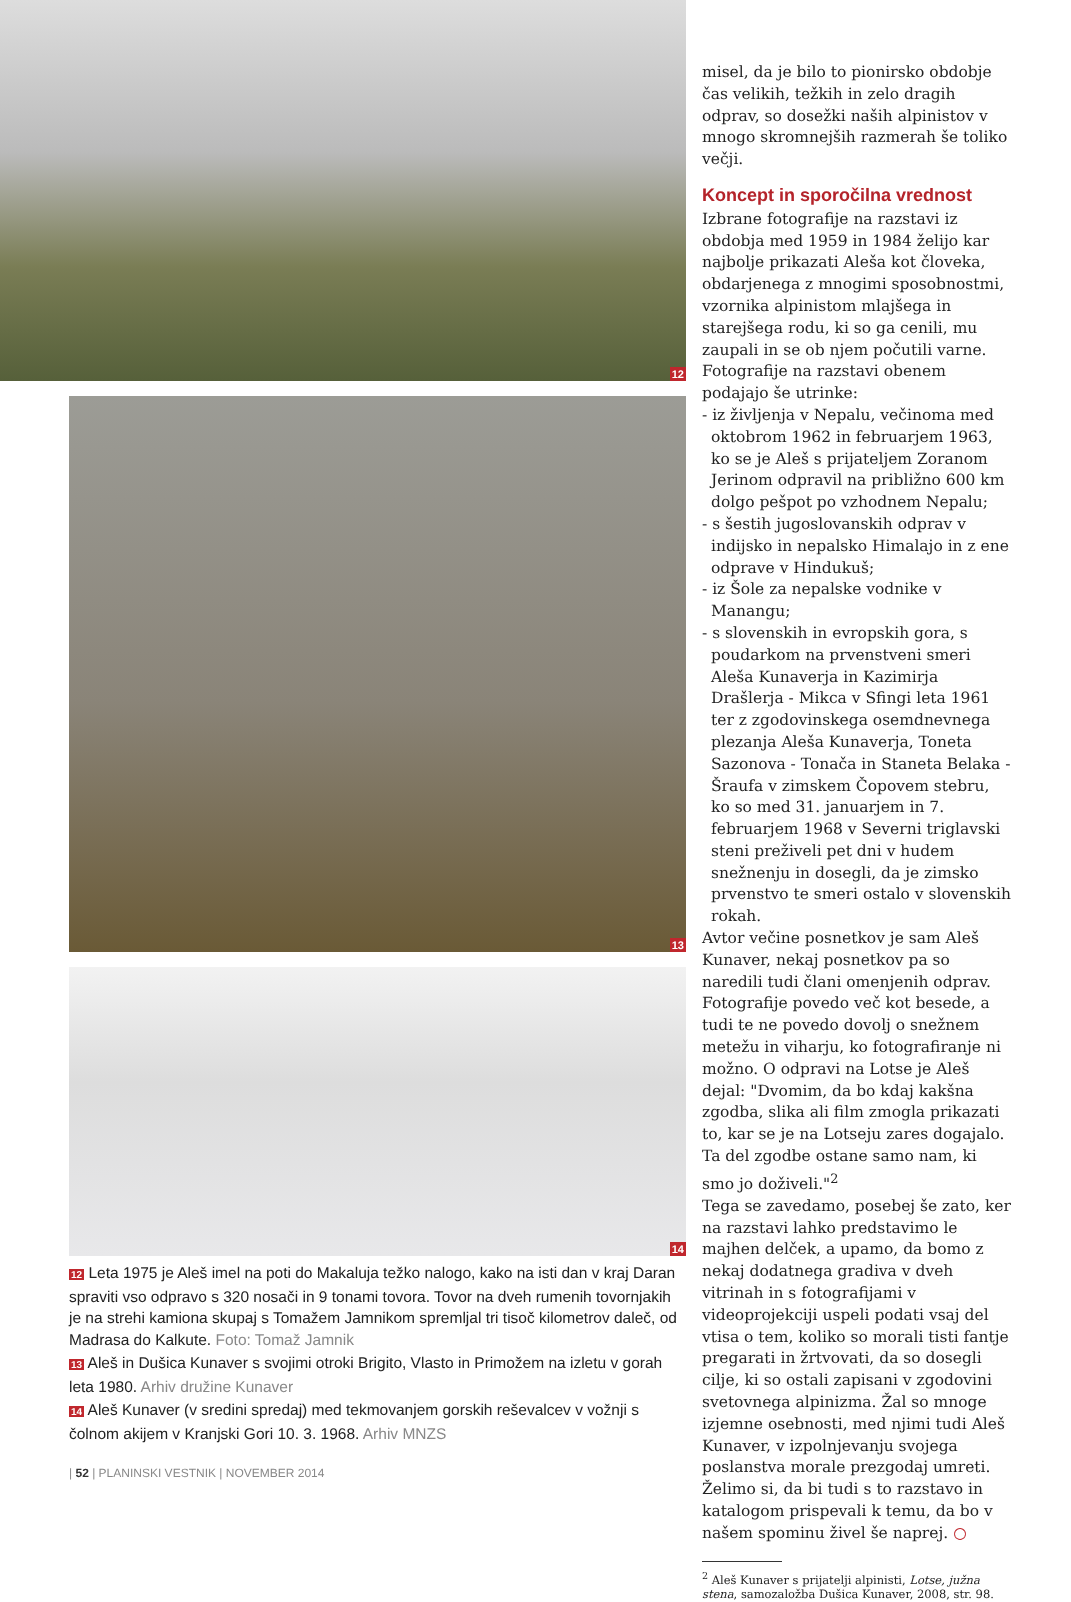12
13
14
12 Leta 1975 je Aleš imel na poti do Makaluja težko nalogo, kako na isti dan v kraj Daran spraviti vso odpravo s 320 nosači in 9 tonami tovora. Tovor na dveh rumenih tovornjakih je na strehi kamiona skupaj s Tomažem Jamnikom spremljal tri tisoč kilometrov daleč, od Madrasa do Kalkute. Foto: Tomaž Jamnik
13 Aleš in Dušica Kunaver s svojimi otroki Brigito, Vlasto in Primožem na izletu v gorah leta 1980. Arhiv družine Kunaver
14 Aleš Kunaver (v sredini spredaj) med tekmovanjem gorskih reševalcev v vožnji s čolnom akijem v Kranjski Gori 10. 3. 1968. Arhiv MNZS
| 52 | PLANINSKI VESTNIK | NOVEMBER 2014
misel, da je bilo to pionirsko obdobje čas velikih, težkih in zelo dragih odprav, so dosežki naših alpinistov v mnogo skromnejših razmerah še toliko večji.
Koncept in sporočilna vrednost
Izbrane fotografije na razstavi iz obdobja med 1959 in 1984 želijo kar najbolje prikazati Aleša kot človeka, obdarjenega z mnogimi sposobnostmi, vzornika alpinistom mlajšega in starejšega rodu, ki so ga cenili, mu zaupali in se ob njem počutili varne. Fotografije na razstavi obenem podajajo še utrinke:
- iz življenja v Nepalu, večinoma med oktobrom 1962 in februarjem 1963, ko se je Aleš s prijateljem Zoranom Jerinom odpravil na približno 600 km dolgo pešpot po vzhodnem Nepalu;
- s šestih jugoslovanskih odprav v indijsko in nepalsko Himalajo in z ene odprave v Hindukuš;
- iz Šole za nepalske vodnike v Manangu;
- s slovenskih in evropskih gora, s poudarkom na prvenstveni smeri Aleša Kunaverja in Kazimirja Drašlerja - Mikca v Sfingi leta 1961 ter z zgodovinskega osemdnevnega plezanja Aleša Kunaverja, Toneta Sazonova - Tonača in Staneta Belaka - Šraufa v zimskem Čopovem stebru, ko so med 31. januarjem in 7. februarjem 1968 v Severni triglavski steni preživeli pet dni v hudem snežnenju in dosegli, da je zimsko prvenstvo te smeri ostalo v slovenskih rokah.
Avtor večine posnetkov je sam Aleš Kunaver, nekaj posnetkov pa so naredili tudi člani omenjenih odprav. Fotografije povedo več kot besede, a tudi te ne povedo dovolj o snežnem metežu in viharju, ko fotografiranje ni možno. O odpravi na Lotse je Aleš dejal: "Dvomim, da bo kdaj kakšna zgodba, slika ali film zmogla prikazati to, kar se je na Lotseju zares dogajalo. Ta del zgodbe ostane samo nam, ki smo jo doživeli."<sup>2</sup>
Tega se zavedamo, posebej še zato, ker na razstavi lahko predstavimo le majhen delček, a upamo, da bomo z nekaj dodatnega gradiva v dveh vitrinah in s fotografijami v videoprojekciji uspeli podati vsaj del vtisa o tem, koliko so morali tisti fantje pregarati in žrtvovati, da so dosegli cilje, ki so ostali zapisani v zgodovini svetovnega alpinizma. Žal so mnoge izjemne osebnosti, med njimi tudi Aleš Kunaver, v izpolnjevanju svojega poslanstva morale prezgodaj umreti. Želimo si, da bi tudi s to razstavo in katalogom prispevali k temu, da bo v našem spominu živel še naprej. ○
<sup>2</sup> Aleš Kunaver s prijatelji alpinisti, Lotse, južna stena, samozaložba Dušica Kunaver, 2008, str. 98.